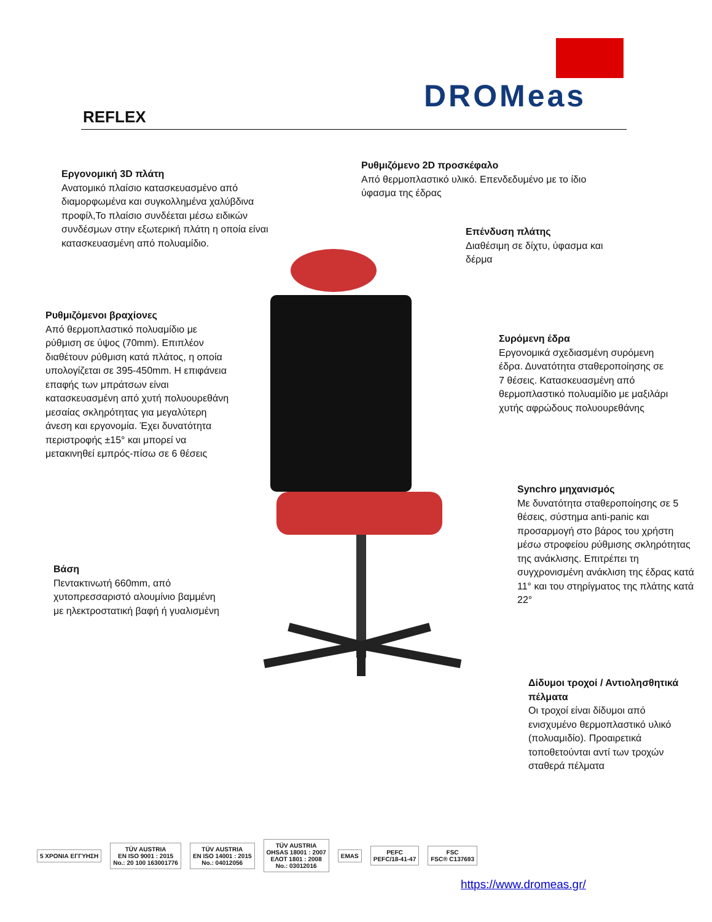DROMeas
REFLEX
Εργονομική 3D πλάτη
Ανατομικό πλαίσιο κατασκευασμένο από διαμορφωμένα και συγκολλημένα χαλύβδινα προφίλ,Το πλαίσιο συνδέεται μέσω ειδικών συνδέσμων στην εξωτερική πλάτη η οποία είναι κατασκευασμένη από πολυαμίδιο.
Ρυθμιζόμενο 2D προσκέφαλο
Από θερμοπλαστικό υλικό. Επενδεδυμένο με το ίδιο ύφασμα της έδρας
Επένδυση πλάτης
Διαθέσιμη σε δίχτυ, ύφασμα και δέρμα
Ρυθμιζόμενοι βραχίονες
Από θερμοπλαστικό πολυαμίδιο με ρύθμιση σε ύψος (70mm). Επιπλέον διαθέτουν ρύθμιση κατά πλάτος, η οποία υπολογίζεται σε 395-450mm. Η επιφάνεια επαφής των μπράτσων είναι κατασκευασμένη από χυτή πολυουρεθάνη μεσαίας σκληρότητας για μεγαλύτερη άνεση και εργονομία. Έχει δυνατότητα περιστροφής ±15° και μπορεί να μετακινηθεί εμπρός-πίσω σε 6 θέσεις
Συρόμενη έδρα
Εργονομικά σχεδιασμένη συρόμενη έδρα. Δυνατότητα σταθεροποίησης σε 7 θέσεις. Κατασκευασμένη από θερμοπλαστικό πολυαμίδιο με μαξιλάρι χυτής αφρώδους πολυουρεθάνης
Synchro μηχανισμός
Με δυνατότητα σταθεροποίησης σε 5 θέσεις, σύστημα anti-panic και προσαρμογή στο βάρος του χρήστη μέσω στροφείου ρύθμισης σκληρότητας της ανάκλισης. Επιτρέπει τη συγχρονισμένη ανάκλιση της έδρας κατά 11° και του στηρίγματος της πλάτης κατά 22°
Βάση
Πεντακτινωτή 660mm, από χυτοπρεσσαριστό αλουμίνιο βαμμένη με ηλεκτροστατική βαφή ή γυαλισμένη
Δίδυμοι τροχοί / Αντιολησθητικά πέλματα
Οι τροχοί είναι δίδυμοι από ενισχυμένο θερμοπλαστικό υλικό (πολυαμιδίο). Προαιρετικά τοποθετούνται αντί των τροχών σταθερά πέλματα
5 ΧΡΟΝΙΑ ΕΓΓΥΗΣΗ
TÜV AUSTRIA
EN ISO 9001 : 2015
No.: 20 100 163001776
TÜV AUSTRIA
EN ISO 14001 : 2015
No.: 04012056
TÜV AUSTRIA
OHSAS 18001 : 2007
ΕΛΟΤ 1801 : 2008
No.: 03012016
EMAS
PEFC
PEFC/18-41-47
FSC
FSC® C137693
https://www.dromeas.gr/